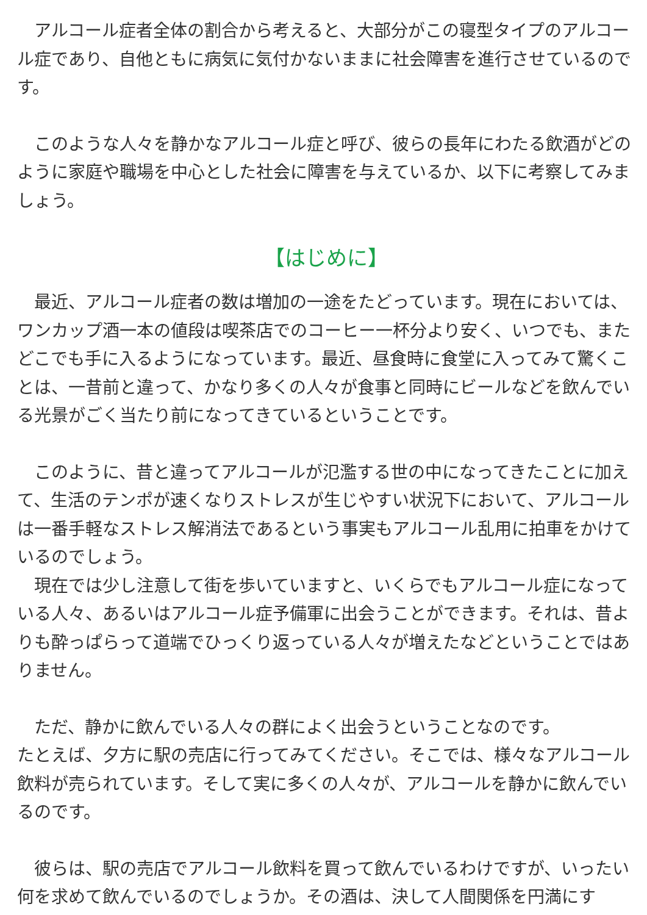アルコール症者全体の割合から考えると、大部分がこの寝型タイプのアルコール症であり、自他ともに病気に気付かないままに社会障害を進行させているのです。
　このような人々を静かなアルコール症と呼び、彼らの長年にわたる飲酒がどのように家庭や職場を中心とした社会に障害を与えているか、以下に考察してみましょう。
【はじめに】
　最近、アルコール症者の数は増加の一途をたどっています。現在においては、ワンカップ酒一本の値段は喫茶店でのコーヒー一杯分より安く、いつでも、またどこでも手に入るようになっています。最近、昼食時に食堂に入ってみて驚くことは、一昔前と違って、かなり多くの人々が食事と同時にビールなどを飲んでいる光景がごく当たり前になってきているということです。
　このように、昔と違ってアルコールが氾濫する世の中になってきたことに加えて、生活のテンポが速くなりストレスが生じやすい状況下において、アルコールは一番手軽なストレス解消法であるという事実もアルコール乱用に拍車をかけているのでしょう。
　現在では少し注意して街を歩いていますと、いくらでもアルコール症になっている人々、あるいはアルコール症予備軍に出会うことができます。それは、昔よりも酔っぱらって道端でひっくり返っている人々が増えたなどということではありません。
　ただ、静かに飲んでいる人々の群によく出会うということなのです。
たとえば、夕方に駅の売店に行ってみてください。そこでは、様々なアルコール飲料が売られています。そして実に多くの人々が、アルコールを静かに飲んでいるのです。
　彼らは、駅の売店でアルコール飲料を買って飲んでいるわけですが、いったい何を求めて飲んでいるのでしょうか。その酒は、決して人間関係を円満にす